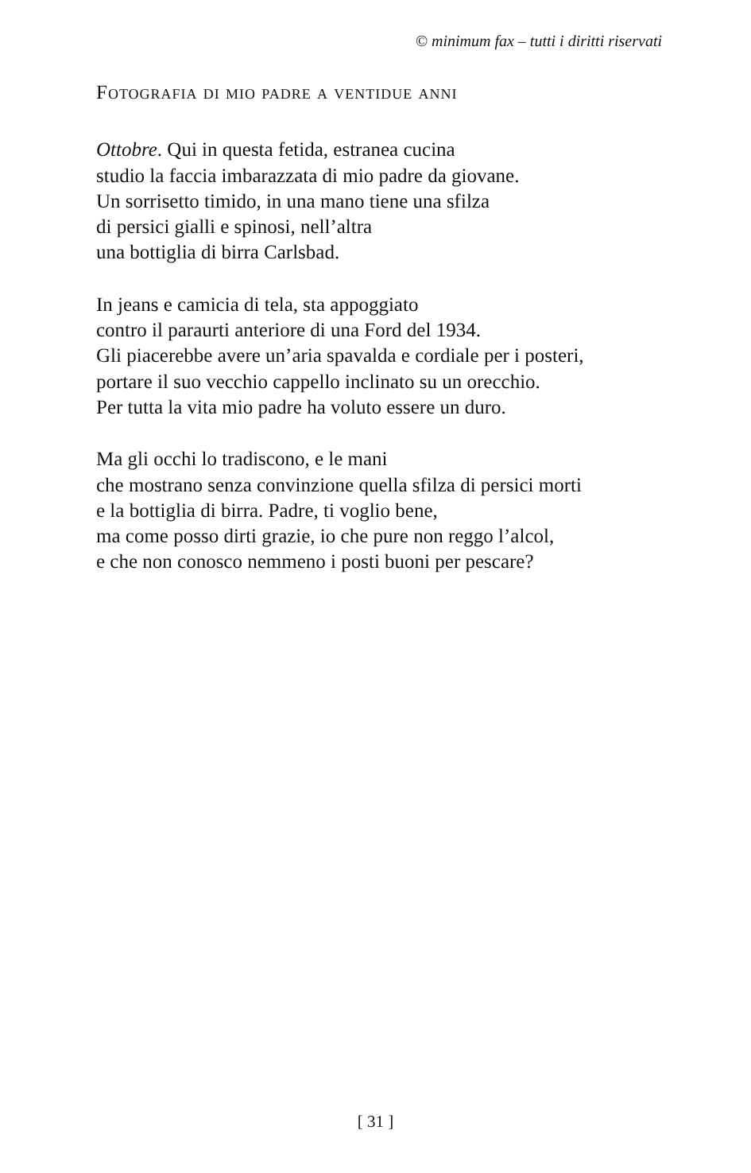© minimum fax – tutti i diritti riservati
Fotografia di mio padre a ventidue anni
Ottobre. Qui in questa fetida, estranea cucina
studio la faccia imbarazzata di mio padre da giovane.
Un sorrisetto timido, in una mano tiene una sfilza
di persici gialli e spinosi, nell’altra
una bottiglia di birra Carlsbad.
In jeans e camicia di tela, sta appoggiato
contro il paraurti anteriore di una Ford del 1934.
Gli piacerebbe avere un’aria spavalda e cordiale per i posteri,
portare il suo vecchio cappello inclinato su un orecchio.
Per tutta la vita mio padre ha voluto essere un duro.
Ma gli occhi lo tradiscono, e le mani
che mostrano senza convinzione quella sfilza di persici morti
e la bottiglia di birra. Padre, ti voglio bene,
ma come posso dirti grazie, io che pure non reggo l’alcol,
e che non conosco nemmeno i posti buoni per pescare?
[ 31 ]